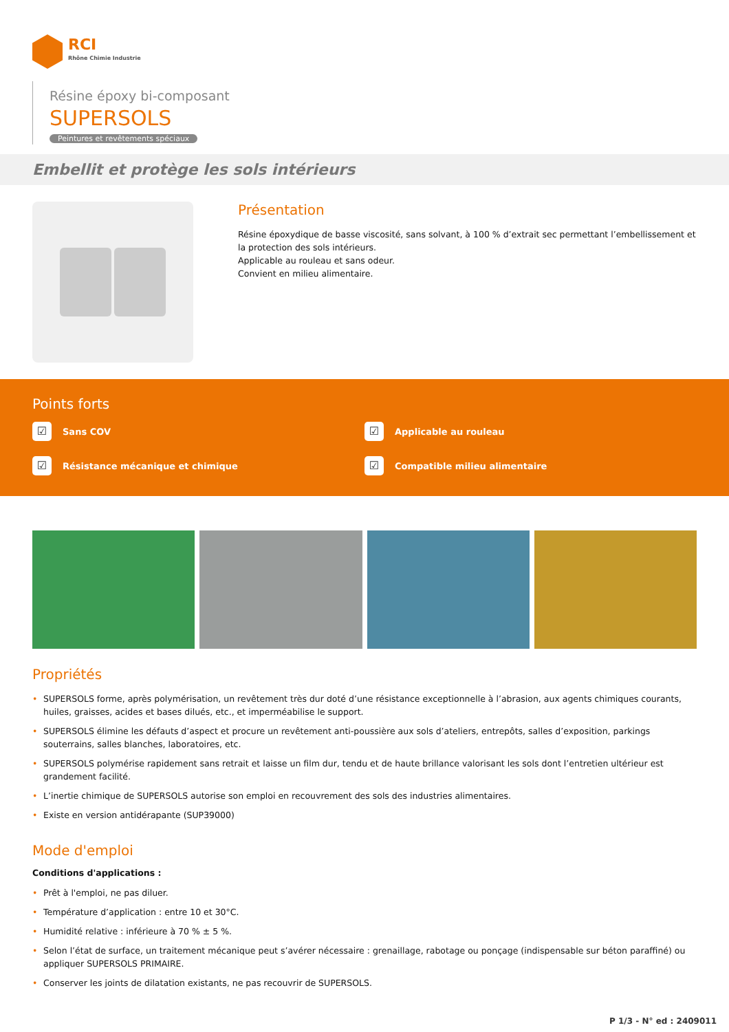RCI
Rhône Chimie Industrie
Résine époxy bi-composant
SUPERSOLS
Peintures et revêtements spéciaux
Embellit et protège les sols intérieurs
Présentation
Résine époxydique de basse viscosité, sans solvant, à 100 % d’extrait sec permettant l’embellissement et la protection des sols intérieurs.
Applicable au rouleau et sans odeur.
Convient en milieu alimentaire.
Points forts
☑
Sans COV
☑
Applicable au rouleau
☑
Résistance mécanique et chimique
☑
Compatible milieu alimentaire
Propriétés
• SUPERSOLS forme, après polymérisation, un revêtement très dur doté d’une résistance exceptionnelle à l’abrasion, aux agents chimiques courants, huiles, graisses, acides et bases dilués, etc., et imperméabilise le support.
• SUPERSOLS élimine les défauts d’aspect et procure un revêtement anti-poussière aux sols d’ateliers, entrepôts, salles d’exposition, parkings souterrains, salles blanches, laboratoires, etc.
• SUPERSOLS polymérise rapidement sans retrait et laisse un film dur, tendu et de haute brillance valorisant les sols dont l’entretien ultérieur est grandement facilité.
• L’inertie chimique de SUPERSOLS autorise son emploi en recouvrement des sols des industries alimentaires.
• Existe en version antidérapante (SUP39000)
Mode d'emploi
Conditions d'applications :
• Prêt à l'emploi, ne pas diluer.
• Température d’application : entre 10 et 30°C.
• Humidité relative : inférieure à 70 % ± 5 %.
• Selon l’état de surface, un traitement mécanique peut s’avérer nécessaire : grenaillage, rabotage ou ponçage (indispensable sur béton paraffiné) ou appliquer SUPERSOLS PRIMAIRE.
• Conserver les joints de dilatation existants, ne pas recouvrir de SUPERSOLS.
P 1/3 - N° ed : 2409011